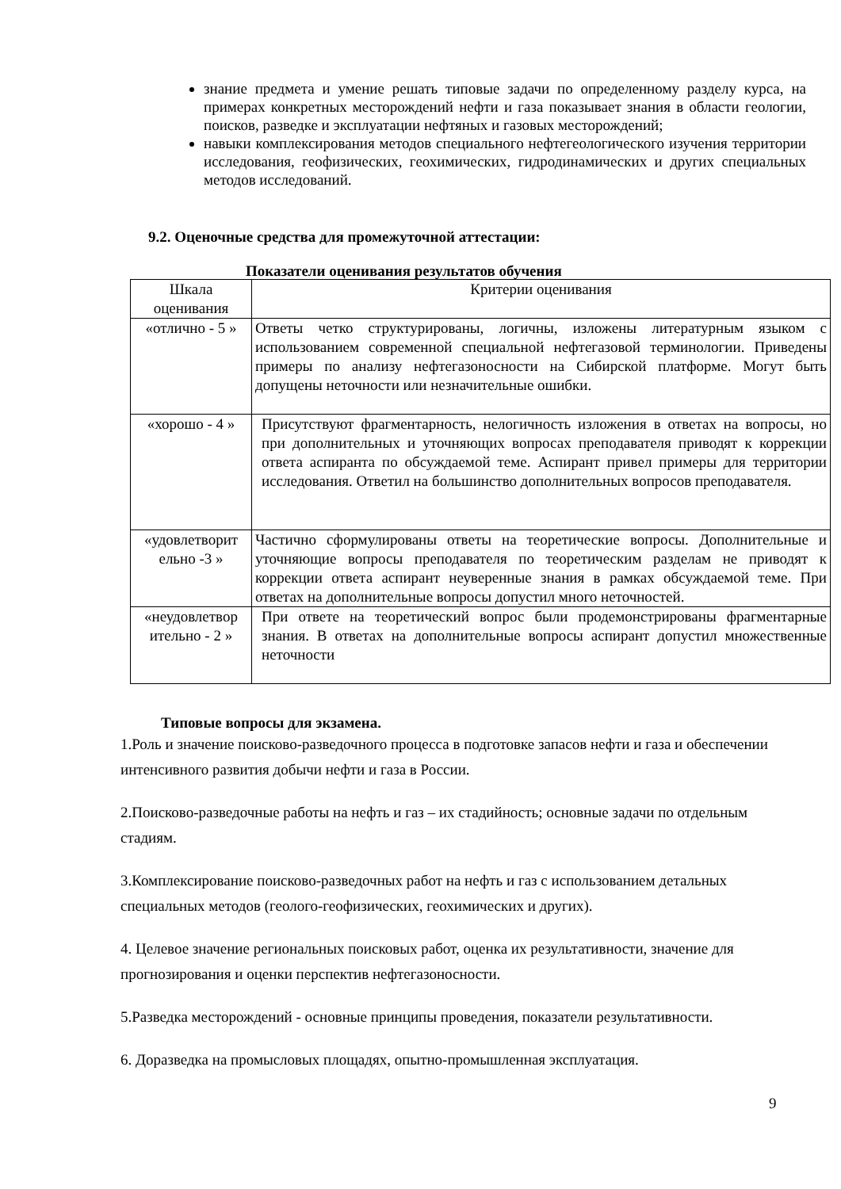знание предмета и умение решать типовые задачи по определенному разделу курса, на примерах конкретных месторождений нефти и газа показывает знания в области геологии, поисков, разведке и эксплуатации нефтяных и газовых месторождений;
навыки комплексирования методов специального нефтегеологического изучения территории исследования, геофизических, геохимических, гидродинамических и других специальных методов исследований.
9.2. Оценочные средства для промежуточной аттестации:
Показатели оценивания результатов обучения
| Шкала оценивания | Критерии оценивания |
| «отлично - 5 » | Ответы четко структурированы, логичны, изложены литературным языком с использованием современной специальной нефтегазовой терминологии. Приведены примеры по анализу нефтегазоносности на Сибирской платформе. Могут быть допущены неточности или незначительные ошибки. |
| «хорошо - 4 » | Присутствуют фрагментарность, нелогичность изложения в ответах на вопросы, но при дополнительных и уточняющих вопросах преподавателя приводят к коррекции ответа аспиранта по обсуждаемой теме. Аспирант привел примеры для территории исследования. Ответил на большинство дополнительных вопросов преподавателя. |
| «удовлетворит ельно -3 » | Частично сформулированы ответы на теоретические вопросы. Дополнительные и уточняющие вопросы преподавателя по теоретическим разделам не приводят к коррекции ответа аспирант неуверенные знания в рамках обсуждаемой теме. При ответах на дополнительные вопросы допустил много неточностей. |
| «неудовлетвор ительно - 2 » | При ответе на теоретический вопрос были продемонстрированы фрагментарные знания. В ответах на дополнительные вопросы аспирант допустил множественные неточности |
Типовые вопросы для экзамена.
1.Роль и значение поисково-разведочного процесса в подготовке запасов нефти и газа и обеспечении интенсивного развития добычи нефти и газа в России.
2.Поисково-разведочные работы на нефть и газ – их стадийность; основные задачи по отдельным стадиям.
3.Комплексирование поисково-разведочных работ на нефть и газ с использованием детальных специальных методов (геолого-геофизических, геохимических и других).
4. Целевое значение региональных поисковых работ, оценка их результативности, значение для прогнозирования и оценки перспектив нефтегазоносности.
5.Разведка месторождений - основные принципы проведения, показатели результативности.
6. Доразведка на промысловых площадях, опытно-промышленная эксплуатация.
9